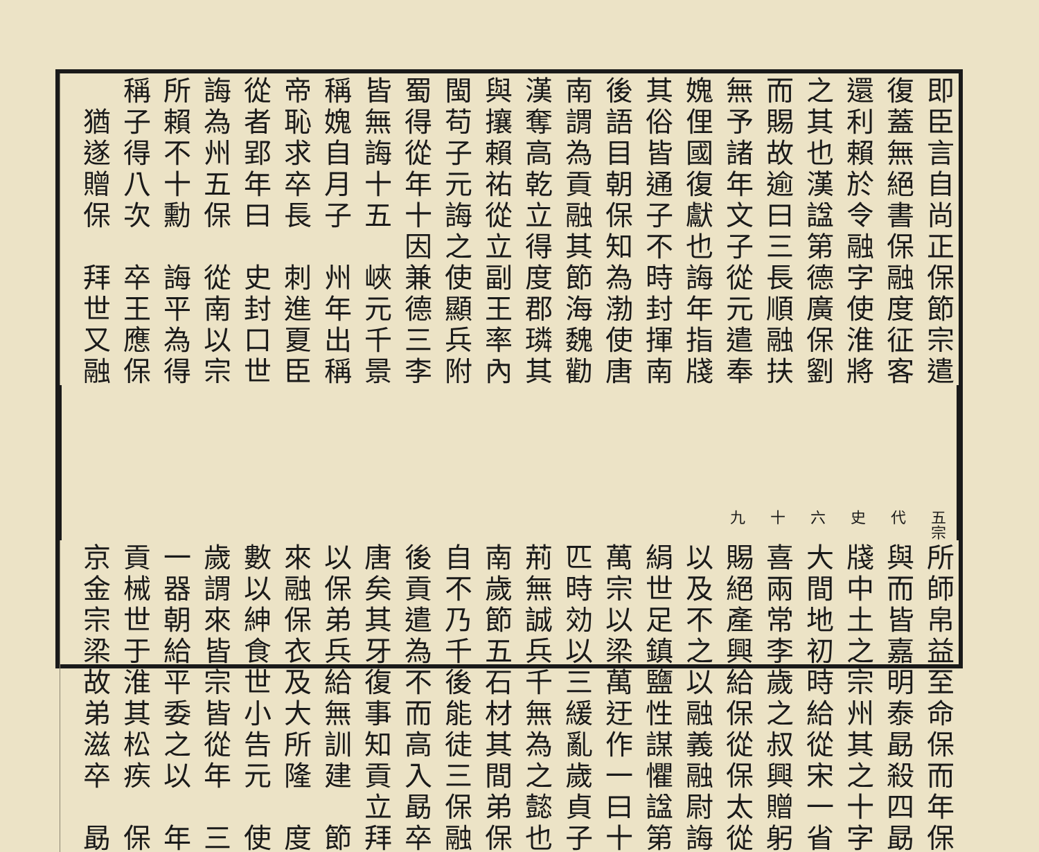即復還之而無媿其後南漢與閩蜀皆稱帝從誨所稱
臣蓋利其賜予俚俗語謂奪攘苟得無媿恥者為賴子猶
言無賴也故諸國皆目為高賴子從誨自求郢州不得遂
自絕於漢逾年復通朝貢乾祐元年十月卒年五十八贈
尚書令諡曰文獻子保融立從誨十五子長曰保勳次保
正保融第三子也不知其得立之因
保融字德長從誨時為節度副使兼峽州刺史從誨卒拜
節度使廣順元年封渤海郡王顯德元年進封南平王世
宗征淮保融遣指揮使魏璘率兵三千出夏口以為應又
遣客將劉扶奉牋南唐勸其內附李景稱臣世宗得保融
五代史六十九 宗
所與牋大喜賜以絹萬匹荊南自後唐以來數歲一貢京
師而中間兩絕及世宗時無歲不貢矣保融以謂器械金
帛皆土地常產不足以効誠節乃遣其弟保紳來朝世宗
益嘉之初李興之鎮梁以兵五千為牙兵衣食皆給于梁
至明宗時歲給以鹽萬三千石後不復給及世宗平淮故
命泰州給之保融性迂緩無材能而事無大小皆委其弟
保勗其從叔從義謀作亂為其徒高知訓所告從之松滋
而殺之宋興保融懼一歲之間三入貢建隆元年以疾卒
年四十一贈太尉諡曰貞懿弟保勗立
保勗字省躬從誨第十子也保融卒拜節度使三年保勗